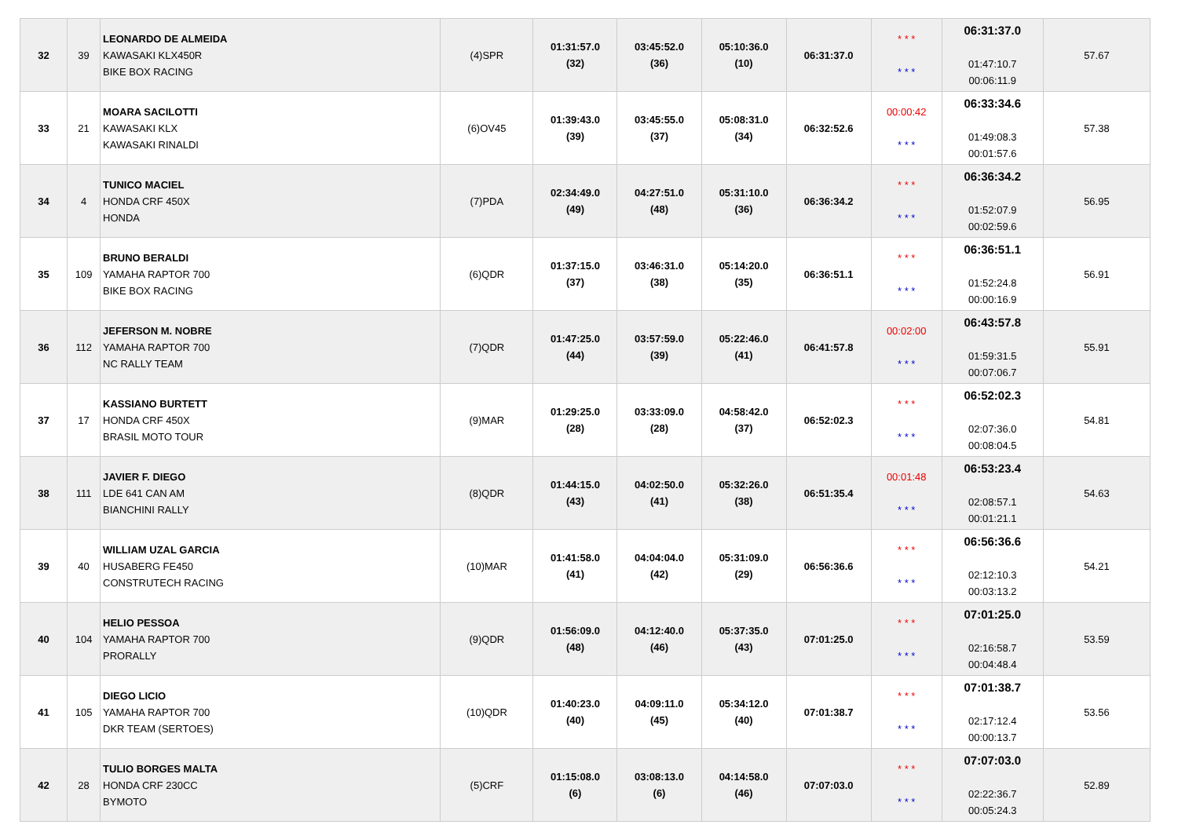| 32 | 39 | LEONARDO DE ALMEIDA KAWASAKI KLX450R BIKE BOX RACING | (4)SPR | 01:31:57.0 (32) | 03:45:52.0 (36) | 05:10:36.0 (10) | 06:31:37.0 | * * * * * * | 06:31:37.0 01:47:10.7 00:06:11.9 | 57.67 |
| 33 | 21 | MOARA SACILOTTI KAWASAKI KLX KAWASAKI RINALDI | (6)OV45 | 01:39:43.0 (39) | 03:45:55.0 (37) | 05:08:31.0 (34) | 06:32:52.6 | 00:00:42 * * * | 06:33:34.6 01:49:08.3 00:01:57.6 | 57.38 |
| 34 | 4 | TUNICO MACIEL HONDA CRF 450X HONDA | (7)PDA | 02:34:49.0 (49) | 04:27:51.0 (48) | 05:31:10.0 (36) | 06:36:34.2 | * * * * * * | 06:36:34.2 01:52:07.9 00:02:59.6 | 56.95 |
| 35 | 109 | BRUNO BERALDI YAMAHA RAPTOR 700 BIKE BOX RACING | (6)QDR | 01:37:15.0 (37) | 03:46:31.0 (38) | 05:14:20.0 (35) | 06:36:51.1 | * * * * * * | 06:36:51.1 01:52:24.8 00:00:16.9 | 56.91 |
| 36 | 112 | JEFERSON M. NOBRE YAMAHA RAPTOR 700 NC RALLY TEAM | (7)QDR | 01:47:25.0 (44) | 03:57:59.0 (39) | 05:22:46.0 (41) | 06:41:57.8 | 00:02:00 * * * | 06:43:57.8 01:59:31.5 00:07:06.7 | 55.91 |
| 37 | 17 | KASSIANO BURTETT HONDA CRF 450X BRASIL MOTO TOUR | (9)MAR | 01:29:25.0 (28) | 03:33:09.0 (28) | 04:58:42.0 (37) | 06:52:02.3 | * * * * * * | 06:52:02.3 02:07:36.0 00:08:04.5 | 54.81 |
| 38 | 111 | JAVIER F. DIEGO LDE 641 CAN AM BIANCHINI RALLY | (8)QDR | 01:44:15.0 (43) | 04:02:50.0 (41) | 05:32:26.0 (38) | 06:51:35.4 | 00:01:48 * * * | 06:53:23.4 02:08:57.1 00:01:21.1 | 54.63 |
| 39 | 40 | WILLIAM UZAL GARCIA HUSABERG FE450 CONSTRUTECH RACING | (10)MAR | 01:41:58.0 (41) | 04:04:04.0 (42) | 05:31:09.0 (29) | 06:56:36.6 | * * * * * * | 06:56:36.6 02:12:10.3 00:03:13.2 | 54.21 |
| 40 | 104 | HELIO PESSOA YAMAHA RAPTOR 700 PRORALLY | (9)QDR | 01:56:09.0 (48) | 04:12:40.0 (46) | 05:37:35.0 (43) | 07:01:25.0 | * * * * * * | 07:01:25.0 02:16:58.7 00:04:48.4 | 53.59 |
| 41 | 105 | DIEGO LICIO YAMAHA RAPTOR 700 DKR TEAM (SERTOES) | (10)QDR | 01:40:23.0 (40) | 04:09:11.0 (45) | 05:34:12.0 (40) | 07:01:38.7 | * * * * * * | 07:01:38.7 02:17:12.4 00:00:13.7 | 53.56 |
| 42 | 28 | TULIO BORGES MALTA HONDA CRF 230CC BYMOTO | (5)CRF | 01:15:08.0 (6) | 03:08:13.0 (6) | 04:14:58.0 (46) | 07:07:03.0 | * * * * * * | 07:07:03.0 02:22:36.7 00:05:24.3 | 52.89 |